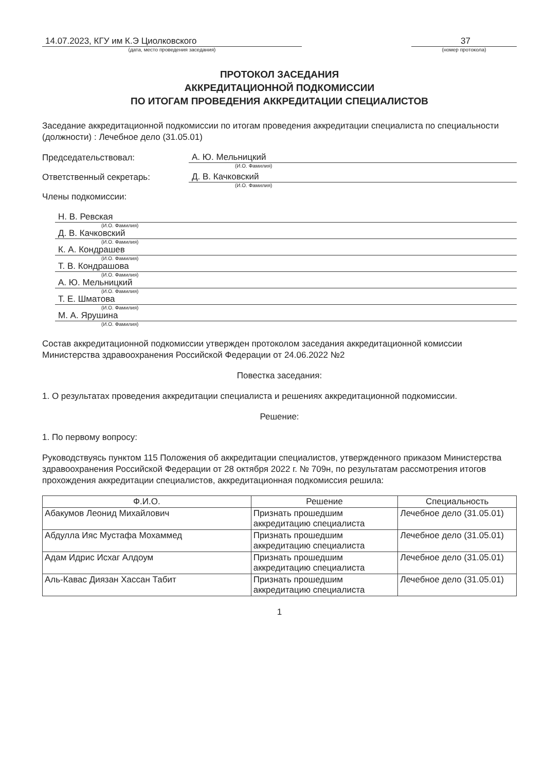14.07.2023, КГУ им К.Э Циолковского
(дата, место проведения заседания)
37
(номер протокола)
ПРОТОКОЛ ЗАСЕДАНИЯ
АККРЕДИТАЦИОННОЙ ПОДКОМИССИИ
ПО ИТОГАМ ПРОВЕДЕНИЯ АККРЕДИТАЦИИ СПЕЦИАЛИСТОВ
Заседание аккредитационной подкомиссии по итогам проведения аккредитации специалиста по специальности (должности) : Лечебное дело (31.05.01)
Председательствовал: А. Ю. Мельницкий
(И.О. Фамилия)
Ответственный секретарь: Д. В. Качковский
(И.О. Фамилия)
Члены подкомиссии:
Н. В. Ревская
(И.О. Фамилия)
Д. В. Качковский
(И.О. Фамилия)
К. А. Кондрашев
(И.О. Фамилия)
Т. В. Кондрашова
(И.О. Фамилия)
А. Ю. Мельницкий
(И.О. Фамилия)
Т. Е. Шматова
(И.О. Фамилия)
М. А. Ярушина
(И.О. Фамилия)
Состав аккредитационной подкомиссии утвержден протоколом заседания аккредитационной комиссии Министерства здравоохранения Российской Федерации от 24.06.2022 №2
Повестка заседания:
1. О результатах проведения аккредитации специалиста и решениях аккредитационной подкомиссии.
Решение:
1. По первому вопросу:
Руководствуясь пунктом 115 Положения об аккредитации специалистов, утвержденного приказом Министерства здравоохранения Российской Федерации от 28 октября 2022 г. № 709н, по результатам рассмотрения итогов прохождения аккредитации специалистов, аккредитационная подкомиссия решила:
| Ф.И.О. | Решение | Специальность |
| --- | --- | --- |
| Абакумов Леонид Михайлович | Признать прошедшим аккредитацию специалиста | Лечебное дело (31.05.01) |
| Абдулла Ияс Мустафа Мохаммед | Признать прошедшим аккредитацию специалиста | Лечебное дело (31.05.01) |
| Адам Идрис Исхаг Алдоум | Признать прошедшим аккредитацию специалиста | Лечебное дело (31.05.01) |
| Аль-Кавас Диязан Хассан Табит | Признать прошедшим аккредитацию специалиста | Лечебное дело (31.05.01) |
1